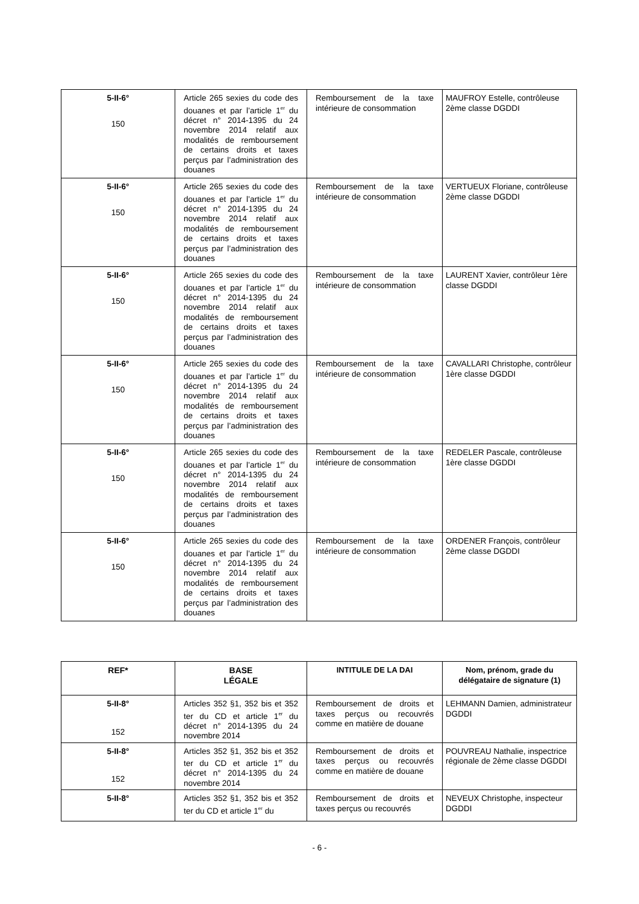| 5-II-6° 150 | Article 265 sexies du code des douanes et par l’article 1<sup>er</sup> du décret n° 2014-1395 du 24 novembre 2014 relatif aux modalités de remboursement de certains droits et taxes perçus par l’administration des douanes | Remboursement de la taxe intérieure de consommation | MAUFROY Estelle, contrôleuse 2ème classe DGDDI |
| 5-II-6° 150 | Article 265 sexies du code des douanes et par l’article 1<sup>er</sup> du décret n° 2014-1395 du 24 novembre 2014 relatif aux modalités de remboursement de certains droits et taxes perçus par l’administration des douanes | Remboursement de la taxe intérieure de consommation | VERTUEUX Floriane, contrôleuse 2ème classe DGDDI |
| 5-II-6° 150 | Article 265 sexies du code des douanes et par l’article 1<sup>er</sup> du décret n° 2014-1395 du 24 novembre 2014 relatif aux modalités de remboursement de certains droits et taxes perçus par l’administration des douanes | Remboursement de la taxe intérieure de consommation | LAURENT Xavier, contrôleur 1ère classe DGDDI |
| 5-II-6° 150 | Article 265 sexies du code des douanes et par l’article 1<sup>er</sup> du décret n° 2014-1395 du 24 novembre 2014 relatif aux modalités de remboursement de certains droits et taxes perçus par l’administration des douanes | Remboursement de la taxe intérieure de consommation | CAVALLARI Christophe, contrôleur 1ère classe DGDDI |
| 5-II-6° 150 | Article 265 sexies du code des douanes et par l’article 1<sup>er</sup> du décret n° 2014-1395 du 24 novembre 2014 relatif aux modalités de remboursement de certains droits et taxes perçus par l’administration des douanes | Remboursement de la taxe intérieure de consommation | REDELER Pascale, contrôleuse 1ère classe DGDDI |
| 5-II-6° 150 | Article 265 sexies du code des douanes et par l’article 1<sup>er</sup> du décret n° 2014-1395 du 24 novembre 2014 relatif aux modalités de remboursement de certains droits et taxes perçus par l’administration des douanes | Remboursement de la taxe intérieure de consommation | ORDENER François, contrôleur 2ème classe DGDDI |
| REF* | BASE LÉGALE | INTITULE DE LA DAI | Nom, prénom, grade du délégataire de signature (1) |
| --- | --- | --- | --- |
| 5-II-8° 152 | Articles 352 §1, 352 bis et 352 ter du CD et article 1<sup>er</sup> du décret n° 2014-1395 du 24 novembre 2014 | Remboursement de droits et taxes perçus ou recouvrés comme en matière de douane | LEHMANN Damien, administrateur DGDDI |
| 5-II-8° 152 | Articles 352 §1, 352 bis et 352 ter du CD et article 1<sup>er</sup> du décret n° 2014-1395 du 24 novembre 2014 | Remboursement de droits et taxes perçus ou recouvrés comme en matière de douane | POUVREAU Nathalie, inspectrice régionale de 2ème classe DGDDI |
| 5-II-8° | Articles 352 §1, 352 bis et 352 ter du CD et article 1<sup>er</sup> du | Remboursement de droits et taxes perçus ou recouvrés | NEVEUX Christophe, inspecteur DGDDI |
- 6 -